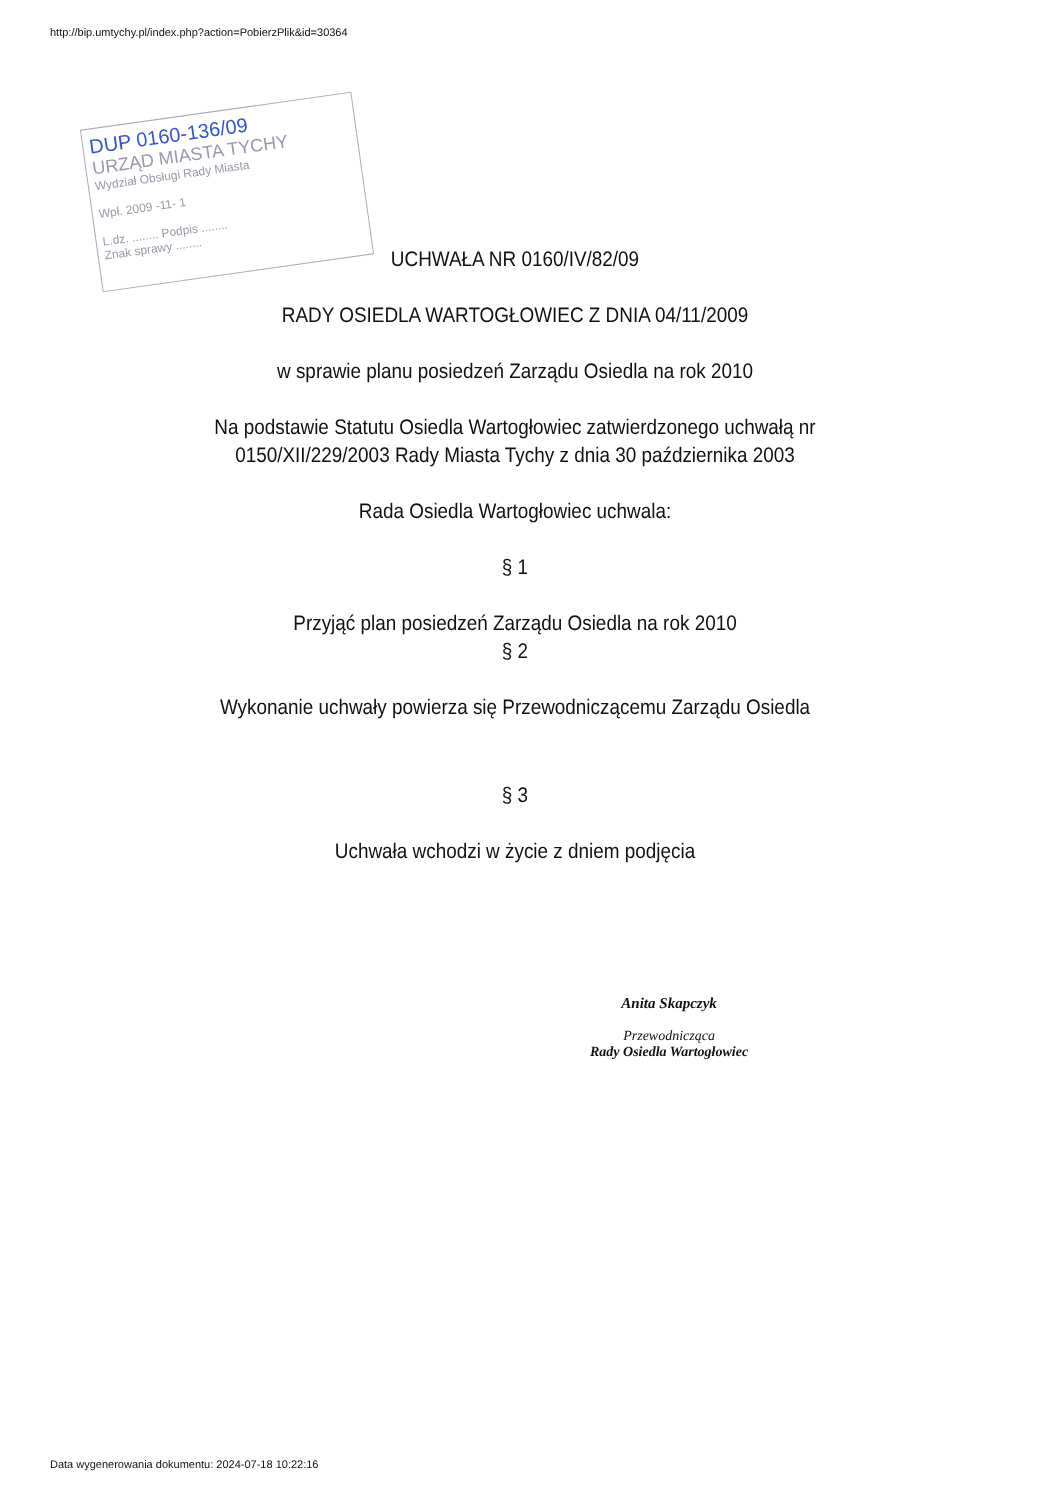http://bip.umtychy.pl/index.php?action=PobierzPlik&id=30364
DUP 0160-136/09
URZĄD MIASTA TYCHY
Wydział Obsługi Rady Miasta
Wpł. 2009 -11- 1
L.dz. ........ Podpis ........
Znak sprawy ........
UCHWAŁA NR 0160/IV/82/09
RADY OSIEDLA WARTOGŁOWIEC Z DNIA 04/11/2009
w sprawie planu posiedzeń Zarządu Osiedla na rok 2010
Na podstawie Statutu Osiedla Wartogłowiec zatwierdzonego uchwałą nr 0150/XII/229/2003 Rady Miasta Tychy z dnia 30 października 2003
Rada Osiedla Wartogłowiec uchwala:
§ 1
Przyjąć plan posiedzeń Zarządu Osiedla na rok 2010
§ 2
Wykonanie uchwały powierza się Przewodniczącemu Zarządu Osiedla
§ 3
Uchwała wchodzi w życie z dniem podjęcia
Anita Skapczyk
Przewodnicząca
Rady Osiedla Wartogłowiec
Data wygenerowania dokumentu: 2024-07-18 10:22:16